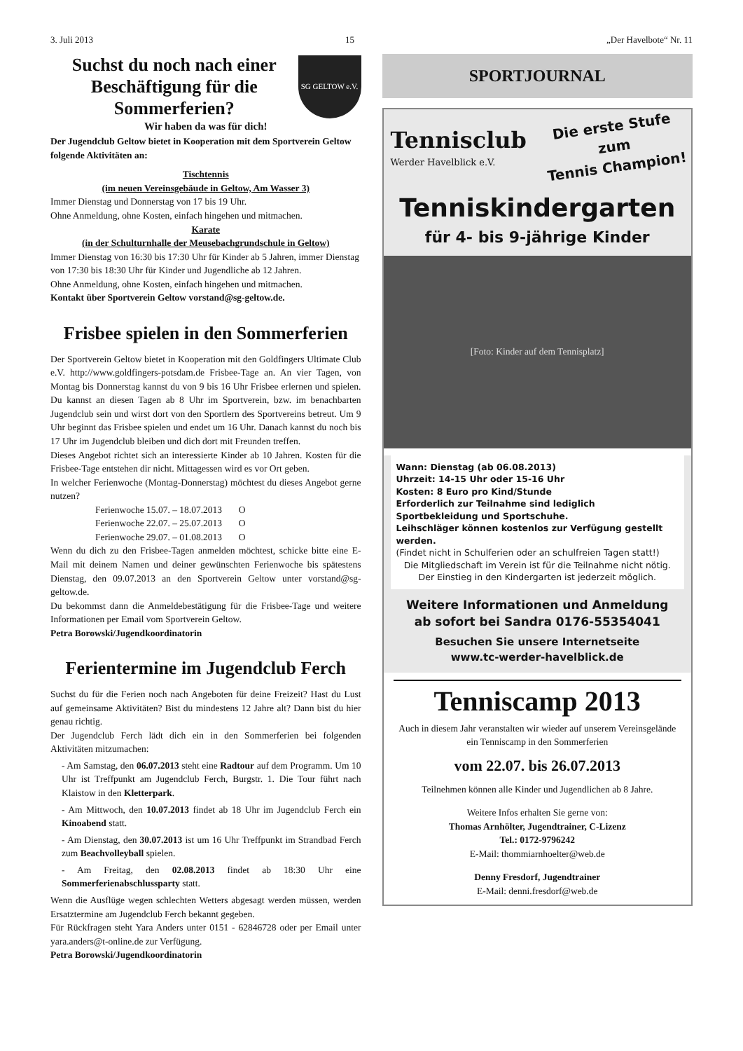3. Juli 2013 15 „Der Havelbote“ Nr. 11
Suchst du noch nach einer Beschäftigung für die Sommerferien?
SG GELTOW e.V.
Wir haben da was für dich!
Der Jugendclub Geltow bietet in Kooperation mit dem Sportverein Geltow folgende Aktivitäten an:
Tischtennis
(im neuen Vereinsgebäude in Geltow, Am Wasser 3)
Immer Dienstag und Donnerstag von 17 bis 19 Uhr.
Ohne Anmeldung, ohne Kosten, einfach hingehen und mitmachen.
Karate
(in der Schulturnhalle der Meusebachgrundschule in Geltow)
Immer Dienstag von 16:30 bis 17:30 Uhr für Kinder ab 5 Jahren, immer Dienstag von 17:30 bis 18:30 Uhr für Kinder und Jugendliche ab 12 Jahren.
Ohne Anmeldung, ohne Kosten, einfach hingehen und mitmachen.
Kontakt über Sportverein Geltow vorstand@sg-geltow.de.
Frisbee spielen in den Sommerferien
Der Sportverein Geltow bietet in Kooperation mit den Goldfingers Ultimate Club e.V. http://www.goldfingers-potsdam.de Frisbee-Tage an. An vier Tagen, von Montag bis Donnerstag kannst du von 9 bis 16 Uhr Frisbee erlernen und spielen. Du kannst an diesen Tagen ab 8 Uhr im Sportverein, bzw. im benachbarten Jugendclub sein und wirst dort von den Sportlern des Sportvereins betreut. Um 9 Uhr beginnt das Frisbee spielen und endet um 16 Uhr. Danach kannst du noch bis 17 Uhr im Jugendclub bleiben und dich dort mit Freunden treffen.
Dieses Angebot richtet sich an interessierte Kinder ab 10 Jahren. Kosten für die Frisbee-Tage entstehen dir nicht. Mittagessen wird es vor Ort geben.
In welcher Ferienwoche (Montag-Donnerstag) möchtest du dieses Angebot gerne nutzen?
Ferienwoche 15.07. – 18.07.2013 O
Ferienwoche 22.07. – 25.07.2013 O
Ferienwoche 29.07. – 01.08.2013 O
Wenn du dich zu den Frisbee-Tagen anmelden möchtest, schicke bitte eine E-Mail mit deinem Namen und deiner gewünschten Ferienwoche bis spätestens Dienstag, den 09.07.2013 an den Sportverein Geltow unter vorstand@sg-geltow.de.
Du bekommst dann die Anmeldebestätigung für die Frisbee-Tage und weitere Informationen per Email vom Sportverein Geltow.
Petra Borowski/Jugendkoordinatorin
Ferientermine im Jugendclub Ferch
Suchst du für die Ferien noch nach Angeboten für deine Freizeit? Hast du Lust auf gemeinsame Aktivitäten? Bist du mindestens 12 Jahre alt? Dann bist du hier genau richtig.
Der Jugendclub Ferch lädt dich ein in den Sommerferien bei folgenden Aktivitäten mitzumachen:
- Am Samstag, den 06.07.2013 steht eine Radtour auf dem Programm. Um 10 Uhr ist Treffpunkt am Jugendclub Ferch, Burgstr. 1. Die Tour führt nach Klaistow in den Kletterpark.
- Am Mittwoch, den 10.07.2013 findet ab 18 Uhr im Jugendclub Ferch ein Kinoabend statt.
- Am Dienstag, den 30.07.2013 ist um 16 Uhr Treffpunkt im Strandbad Ferch zum Beachvolleyball spielen.
- Am Freitag, den 02.08.2013 findet ab 18:30 Uhr eine Sommerferienabschlussparty statt.
Wenn die Ausflüge wegen schlechten Wetters abgesagt werden müssen, werden Ersatztermine am Jugendclub Ferch bekannt gegeben.
Für Rückfragen steht Yara Anders unter 0151 - 62846728 oder per Email unter yara.anders@t-online.de zur Verfügung.
Petra Borowski/Jugendkoordinatorin
SPORTJOURNAL
Tennisclub
Werder Havelblick e.V.
Die erste Stufe
zum
Tennis Champion!
Tenniskindergarten
für 4- bis 9-jährige Kinder
[Foto: Kinder auf dem Tennisplatz]
Wann: Dienstag (ab 06.08.2013)
Uhrzeit: 14-15 Uhr oder 15-16 Uhr
Kosten: 8 Euro pro Kind/Stunde
Erforderlich zur Teilnahme sind lediglich Sportbekleidung und Sportschuhe.
Leihschläger können kostenlos zur Verfügung gestellt werden.
(Findet nicht in Schulferien oder an schulfreien Tagen statt!)
Die Mitgliedschaft im Verein ist für die Teilnahme nicht nötig.
Der Einstieg in den Kindergarten ist jederzeit möglich.
Weitere Informationen und Anmeldung
ab sofort bei Sandra 0176-55354041
Besuchen Sie unsere Internetseite
www.tc-werder-havelblick.de
Tenniscamp 2013
Auch in diesem Jahr veranstalten wir wieder auf unserem Vereinsgelände ein Tenniscamp in den Sommerferien
vom 22.07. bis 26.07.2013
Teilnehmen können alle Kinder und Jugendlichen ab 8 Jahre.
Weitere Infos erhalten Sie gerne von:
Thomas Arnhölter, Jugendtrainer, C-Lizenz
Tel.: 0172-9796242
E-Mail: thommiarnhoelter@web.de
Denny Fresdorf, Jugendtrainer
E-Mail: denni.fresdorf@web.de